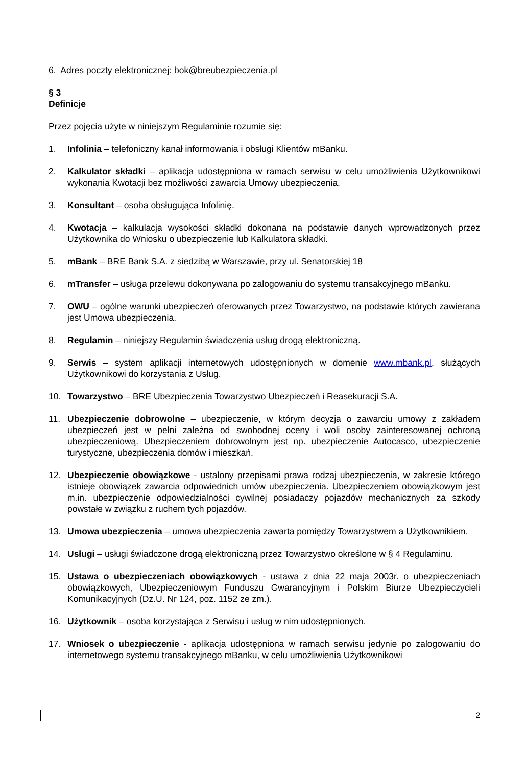6. Adres poczty elektronicznej: bok@breubezpieczenia.pl
§ 3
Definicje
Przez pojęcia użyte w niniejszym Regulaminie rozumie się:
1. Infolinia – telefoniczny kanał informowania i obsługi Klientów mBanku.
2. Kalkulator składki – aplikacja udostępniona w ramach serwisu w celu umożliwienia Użytkownikowi wykonania Kwotacji bez możliwości zawarcia Umowy ubezpieczenia.
3. Konsultant – osoba obsługująca Infolinię.
4. Kwotacja – kalkulacja wysokości składki dokonana na podstawie danych wprowadzonych przez Użytkownika do Wniosku o ubezpieczenie lub Kalkulatora składki.
5. mBank – BRE Bank S.A. z siedzibą w Warszawie, przy ul. Senatorskiej 18
6. mTransfer – usługa przelewu dokonywana po zalogowaniu do systemu transakcyjnego mBanku.
7. OWU – ogólne warunki ubezpieczeń oferowanych przez Towarzystwo, na podstawie których zawierana jest Umowa ubezpieczenia.
8. Regulamin – niniejszy Regulamin świadczenia usług drogą elektroniczną.
9. Serwis – system aplikacji internetowych udostępnionych w domenie www.mbank.pl, służących Użytkownikowi do korzystania z Usług.
10. Towarzystwo – BRE Ubezpieczenia Towarzystwo Ubezpieczeń i Reasekuracji S.A.
11. Ubezpieczenie dobrowolne – ubezpieczenie, w którym decyzja o zawarciu umowy z zakładem ubezpieczeń jest w pełni zależna od swobodnej oceny i woli osoby zainteresowanej ochroną ubezpieczeniową. Ubezpieczeniem dobrowolnym jest np. ubezpieczenie Autocasco, ubezpieczenie turystyczne, ubezpieczenia domów i mieszkań.
12. Ubezpieczenie obowiązkowe - ustalony przepisami prawa rodzaj ubezpieczenia, w zakresie którego istnieje obowiązek zawarcia odpowiednich umów ubezpieczenia. Ubezpieczeniem obowiązkowym jest m.in. ubezpieczenie odpowiedzialności cywilnej posiadaczy pojazdów mechanicznych za szkody powstałe w związku z ruchem tych pojazdów.
13. Umowa ubezpieczenia – umowa ubezpieczenia zawarta pomiędzy Towarzystwem a Użytkownikiem.
14. Usługi – usługi świadczone drogą elektroniczną przez Towarzystwo określone w § 4 Regulaminu.
15. Ustawa o ubezpieczeniach obowiązkowych - ustawa z dnia 22 maja 2003r. o ubezpieczeniach obowiązkowych, Ubezpieczeniowym Funduszu Gwarancyjnym i Polskim Biurze Ubezpieczycieli Komunikacyjnych (Dz.U. Nr 124, poz. 1152 ze zm.).
16. Użytkownik – osoba korzystająca z Serwisu i usług w nim udostępnionych.
17. Wniosek o ubezpieczenie - aplikacja udostępniona w ramach serwisu jedynie po zalogowaniu do internetowego systemu transakcyjnego mBanku, w celu umożliwienia Użytkownikowi
2